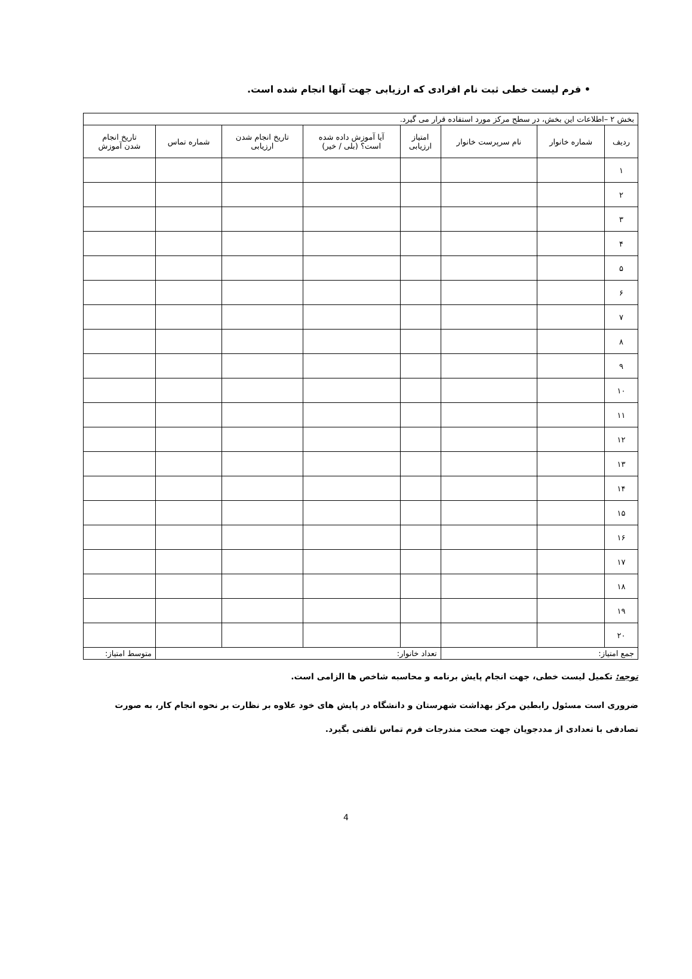• فرم لیست خطی ثبت نام افرادی که ارزیابی جهت آنها انجام شده است.
| بخش ۲ –اطلاعات این بخش، در سطح مرکز مورد استفاده قرار می گیرد. | | | | | | | |
| ردیف | شماره خانوار | نام سرپرست خانوار | امتیاز ارزیابی | آیا آموزش داده شده است؟ (بلی / خیر) | تاریخ انجام شدن ارزیابی | شماره تماس | تاریخ انجام شدن آموزش |
| ۱ | | | | | | | |
| ۲ | | | | | | | |
| ۳ | | | | | | | |
| ۴ | | | | | | | |
| ۵ | | | | | | | |
| ۶ | | | | | | | |
| ۷ | | | | | | | |
| ۸ | | | | | | | |
| ۹ | | | | | | | |
| ۱۰ | | | | | | | |
| ۱۱ | | | | | | | |
| ۱۲ | | | | | | | |
| ۱۳ | | | | | | | |
| ۱۴ | | | | | | | |
| ۱۵ | | | | | | | |
| ۱۶ | | | | | | | |
| ۱۷ | | | | | | | |
| ۱۸ | | | | | | | |
| ۱۹ | | | | | | | |
| ۲۰ | | | | | | | |
| جمع امتیاز: | | | تعداد خانوار: | | | | متوسط امتیاز: |
توجه: تکمیل لیست خطی، جهت انجام پایش برنامه و محاسبه شاخص ها الزامی است.
ضروری است مسئول رابطین مرکز بهداشت شهرستان و دانشگاه در پایش های خود علاوه بر نظارت بر نحوه انجام کار، به صورت تصادفی با تعدادی از مددجویان جهت صحت مندرجات فرم تماس تلفنی بگیرد.
4